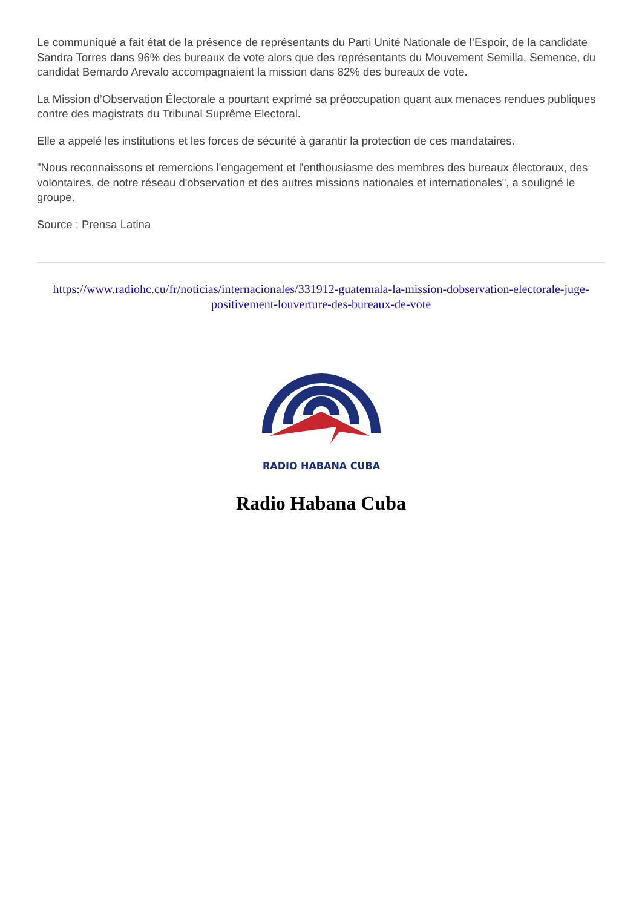Le communiqué a fait état de la présence de représentants du Parti Unité Nationale de l’Espoir, de la candidate Sandra Torres dans 96% des bureaux de vote alors que des représentants du Mouvement Semilla, Semence, du candidat Bernardo Arevalo accompagnaient la mission dans 82% des bureaux de vote.
La Mission d’Observation Électorale a pourtant exprimé sa préoccupation quant aux menaces rendues publiques contre des magistrats du Tribunal Suprême Electoral.
Elle a appelé les institutions et les forces de sécurité à garantir la protection de ces mandataires.
"Nous reconnaissons et remercions l'engagement et l'enthousiasme des membres des bureaux électoraux, des volontaires, de notre réseau d'observation et des autres missions nationales et internationales", a souligné le groupe.
Source : Prensa Latina
https://www.radiohc.cu/fr/noticias/internacionales/331912-guatemala-la-mission-dobservation-electorale-juge-positivement-louverture-des-bureaux-de-vote
RADIO HABANA CUBA
Radio Habana Cuba